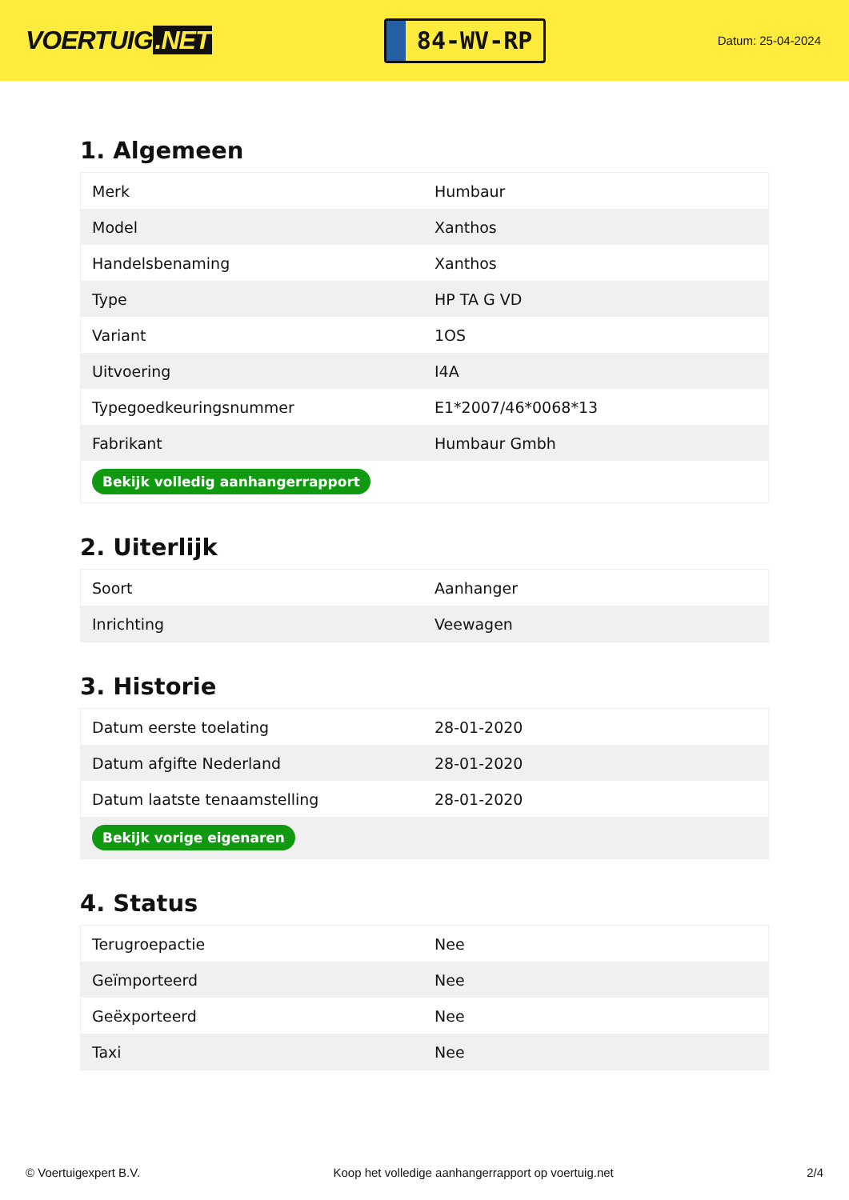VOERTUIG.NET
84-WV-RP
Datum: 25-04-2024
1. Algemeen
| Merk | Humbaur |
| Model | Xanthos |
| Handelsbenaming | Xanthos |
| Type | HP TA G VD |
| Variant | 1OS |
| Uitvoering | I4A |
| Typegoedkeuringsnummer | E1*2007/46*0068*13 |
| Fabrikant | Humbaur Gmbh |
| Bekijk volledig aanhangerrapport | |
2. Uiterlijk
| Soort | Aanhanger |
| Inrichting | Veewagen |
3. Historie
| Datum eerste toelating | 28-01-2020 |
| Datum afgifte Nederland | 28-01-2020 |
| Datum laatste tenaamstelling | 28-01-2020 |
| Bekijk vorige eigenaren | |
4. Status
| Terugroepactie | Nee |
| Geïmporteerd | Nee |
| Geëxporteerd | Nee |
| Taxi | Nee |
© Voertuigexpert B.V. Koop het volledige aanhangerrapport op voertuig.net 2/4